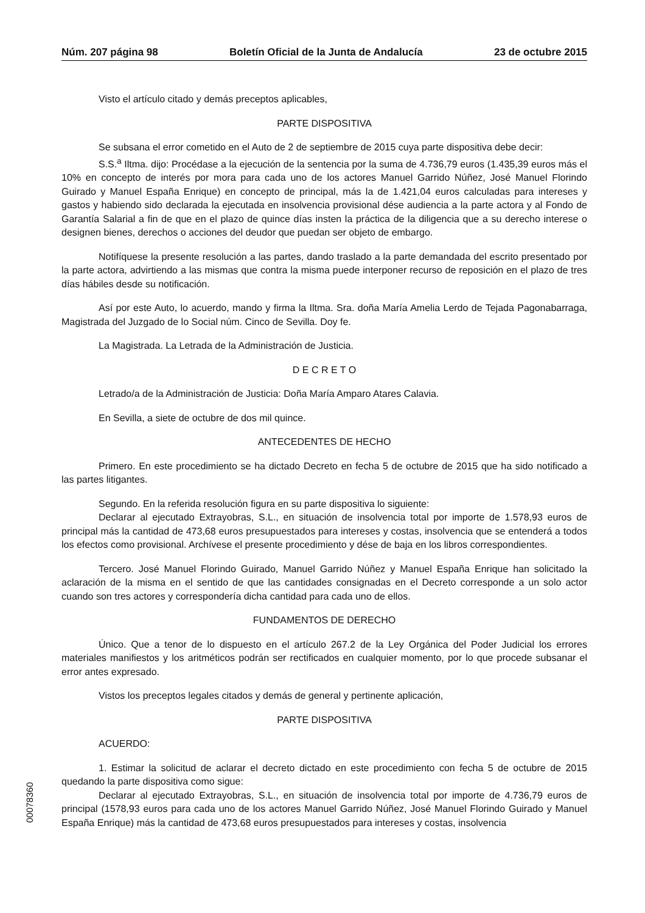Núm. 207 página 98 Boletín Oficial de la Junta de Andalucía 23 de octubre 2015
Visto el artículo citado y demás preceptos aplicables,
PARTE DISPOSITIVA
Se subsana el error cometido en el Auto de 2 de septiembre de 2015 cuya parte dispositiva debe decir:
S.S.<sup>a</sup> Iltma. dijo: Procédase a la ejecución de la sentencia por la suma de 4.736,79 euros (1.435,39 euros más el 10% en concepto de interés por mora para cada uno de los actores Manuel Garrido Núñez, José Manuel Florindo Guirado y Manuel España Enrique) en concepto de principal, más la de 1.421,04 euros calculadas para intereses y gastos y habiendo sido declarada la ejecutada en insolvencia provisional dése audiencia a la parte actora y al Fondo de Garantía Salarial a fin de que en el plazo de quince días insten la práctica de la diligencia que a su derecho interese o designen bienes, derechos o acciones del deudor que puedan ser objeto de embargo.
Notifíquese la presente resolución a las partes, dando traslado a la parte demandada del escrito presentado por la parte actora, advirtiendo a las mismas que contra la misma puede interponer recurso de reposición en el plazo de tres días hábiles desde su notificación.
Así por este Auto, lo acuerdo, mando y firma la Iltma. Sra. doña María Amelia Lerdo de Tejada Pagonabarraga, Magistrada del Juzgado de lo Social núm. Cinco de Sevilla. Doy fe.
La Magistrada. La Letrada de la Administración de Justicia.
D E C R E T O
Letrado/a de la Administración de Justicia: Doña María Amparo Atares Calavia.
En Sevilla, a siete de octubre de dos mil quince.
ANTECEDENTES DE HECHO
Primero. En este procedimiento se ha dictado Decreto en fecha 5 de octubre de 2015 que ha sido notificado a las partes litigantes.
Segundo. En la referida resolución figura en su parte dispositiva lo siguiente:
Declarar al ejecutado Extrayobras, S.L., en situación de insolvencia total por importe de 1.578,93 euros de principal más la cantidad de 473,68 euros presupuestados para intereses y costas, insolvencia que se entenderá a todos los efectos como provisional. Archívese el presente procedimiento y dése de baja en los libros correspondientes.
Tercero. José Manuel Florindo Guirado, Manuel Garrido Núñez y Manuel España Enrique han solicitado la aclaración de la misma en el sentido de que las cantidades consignadas en el Decreto corresponde a un solo actor cuando son tres actores y correspondería dicha cantidad para cada uno de ellos.
FUNDAMENTOS DE DERECHO
Único. Que a tenor de lo dispuesto en el artículo 267.2 de la Ley Orgánica del Poder Judicial los errores materiales manifiestos y los aritméticos podrán ser rectificados en cualquier momento, por lo que procede subsanar el error antes expresado.
Vistos los preceptos legales citados y demás de general y pertinente aplicación,
PARTE DISPOSITIVA
ACUERDO:
1. Estimar la solicitud de aclarar el decreto dictado en este procedimiento con fecha 5 de octubre de 2015 quedando la parte dispositiva como sigue:
Declarar al ejecutado Extrayobras, S.L., en situación de insolvencia total por importe de 4.736,79 euros de principal (1578,93 euros para cada uno de los actores Manuel Garrido Núñez, José Manuel Florindo Guirado y Manuel España Enrique) más la cantidad de 473,68 euros presupuestados para intereses y costas, insolvencia
00078360